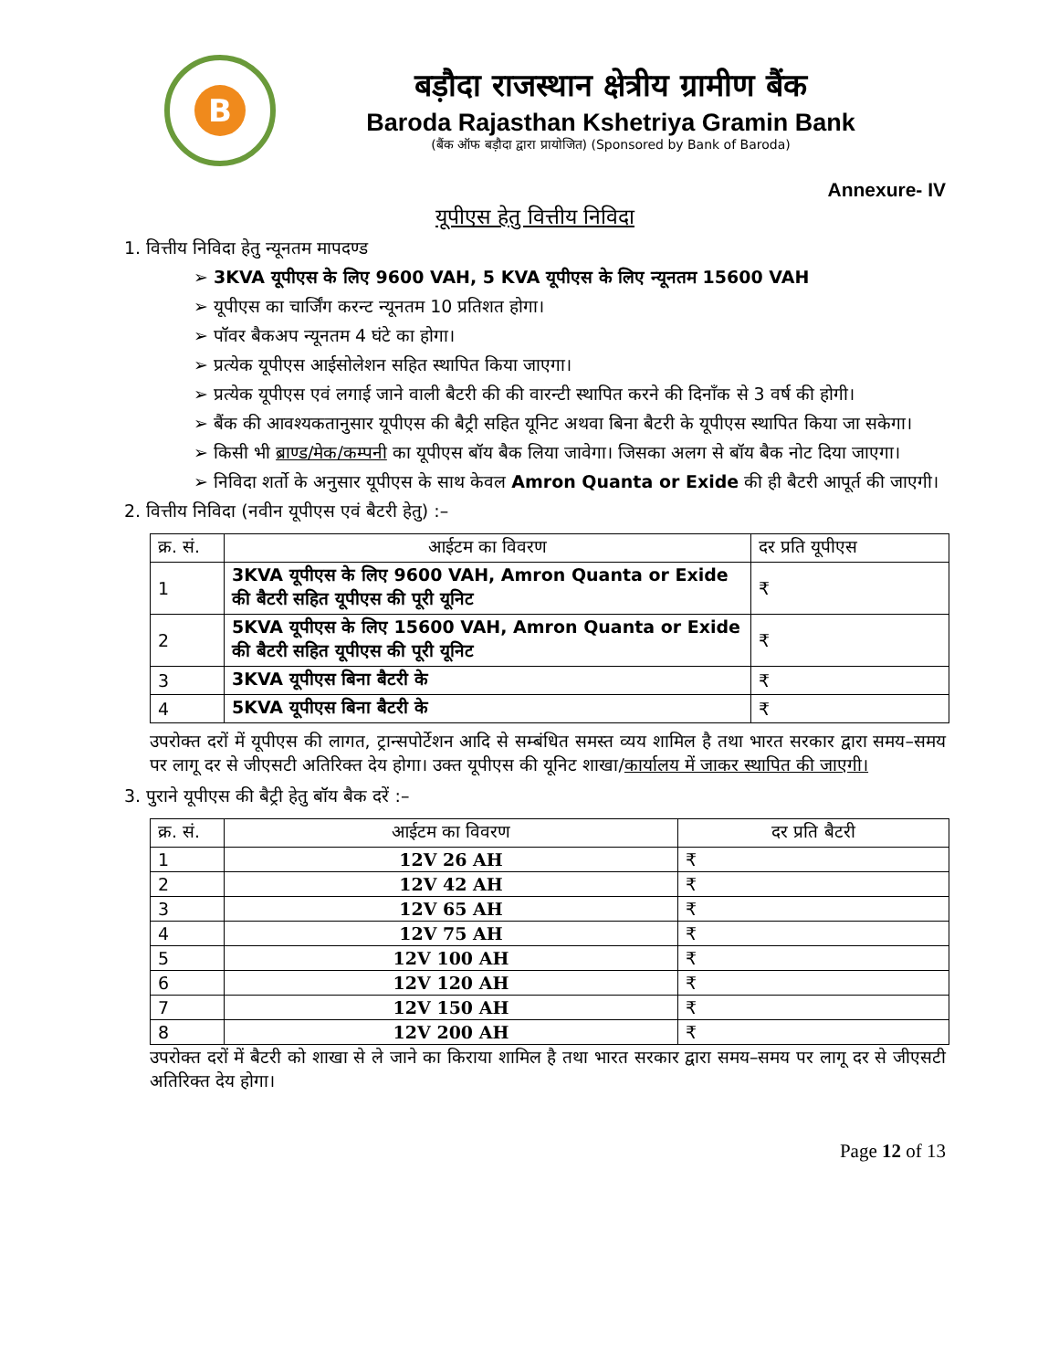B
बड़ौदा राजस्थान क्षेत्रीय ग्रामीण बैंक
Baroda Rajasthan Kshetriya Gramin Bank
(बैंक ऑफ बड़ौदा द्वारा प्रायोजित) (Sponsored by Bank of Baroda)
Annexure- IV
यूपीएस हेतु वित्तीय निविदा
1. वित्तीय निविदा हेतु न्यूनतम मापदण्ड
➢ 3KVA यूपीएस के लिए 9600 VAH, 5 KVA यूपीएस के लिए न्यूनतम 15600 VAH
➢ यूपीएस का चार्जिंग करन्ट न्यूनतम 10 प्रतिशत होगा।
➢ पॉवर बैकअप न्यूनतम 4 घंटे का होगा।
➢ प्रत्येक यूपीएस आईसोलेशन सहित स्थापित किया जाएगा।
➢ प्रत्येक यूपीएस एवं लगाई जाने वाली बैटरी की की वारन्टी स्थापित करने की दिनाँक से 3 वर्ष की होगी।
➢ बैंक की आवश्यकतानुसार यूपीएस की बैट्री सहित यूनिट अथवा बिना बैटरी के यूपीएस स्थापित किया जा सकेगा।
➢ किसी भी ब्राण्ड/मेक/कम्पनी का यूपीएस बॉय बैक लिया जावेगा। जिसका अलग से बॉय बैक नोट दिया जाएगा।
➢ निविदा शर्तो के अनुसार यूपीएस के साथ केवल Amron Quanta or Exide की ही बैटरी आपूर्त की जाएगी।
2. वित्तीय निविदा (नवीन यूपीएस एवं बैटरी हेतु) :–
| क्र. सं. | आईटम का विवरण | दर प्रति यूपीएस |
| --- | --- | --- |
| 1 | 3KVA यूपीएस के लिए 9600 VAH, Amron Quanta or Exide की बैटरी सहित यूपीएस की पूरी यूनिट | ₹ |
| 2 | 5KVA यूपीएस के लिए 15600 VAH, Amron Quanta or Exide की बैटरी सहित यूपीएस की पूरी यूनिट | ₹ |
| 3 | 3KVA यूपीएस बिना बैटरी के | ₹ |
| 4 | 5KVA यूपीएस बिना बैटरी के | ₹ |
उपरोक्त दरों में यूपीएस की लागत, ट्रान्सपोर्टेशन आदि से सम्बंधित समस्त व्यय शामिल है तथा भारत सरकार द्वारा समय–समय पर लागू दर से जीएसटी अतिरिक्त देय होगा। उक्त यूपीएस की यूनिट शाखा/कार्यालय में जाकर स्थापित की जाएगी।
3. पुराने यूपीएस की बैट्री हेतु बॉय बैक दरें :–
| क्र. सं. | आईटम का विवरण | दर प्रति बैटरी |
| --- | --- | --- |
| 1 | 12V 26 AH | ₹ |
| 2 | 12V 42 AH | ₹ |
| 3 | 12V 65 AH | ₹ |
| 4 | 12V 75 AH | ₹ |
| 5 | 12V 100 AH | ₹ |
| 6 | 12V 120 AH | ₹ |
| 7 | 12V 150 AH | ₹ |
| 8 | 12V 200 AH | ₹ |
उपरोक्त दरों में बैटरी को शाखा से ले जाने का किराया शामिल है तथा भारत सरकार द्वारा समय–समय पर लागू दर से जीएसटी अतिरिक्त देय होगा।
Page 12 of 13